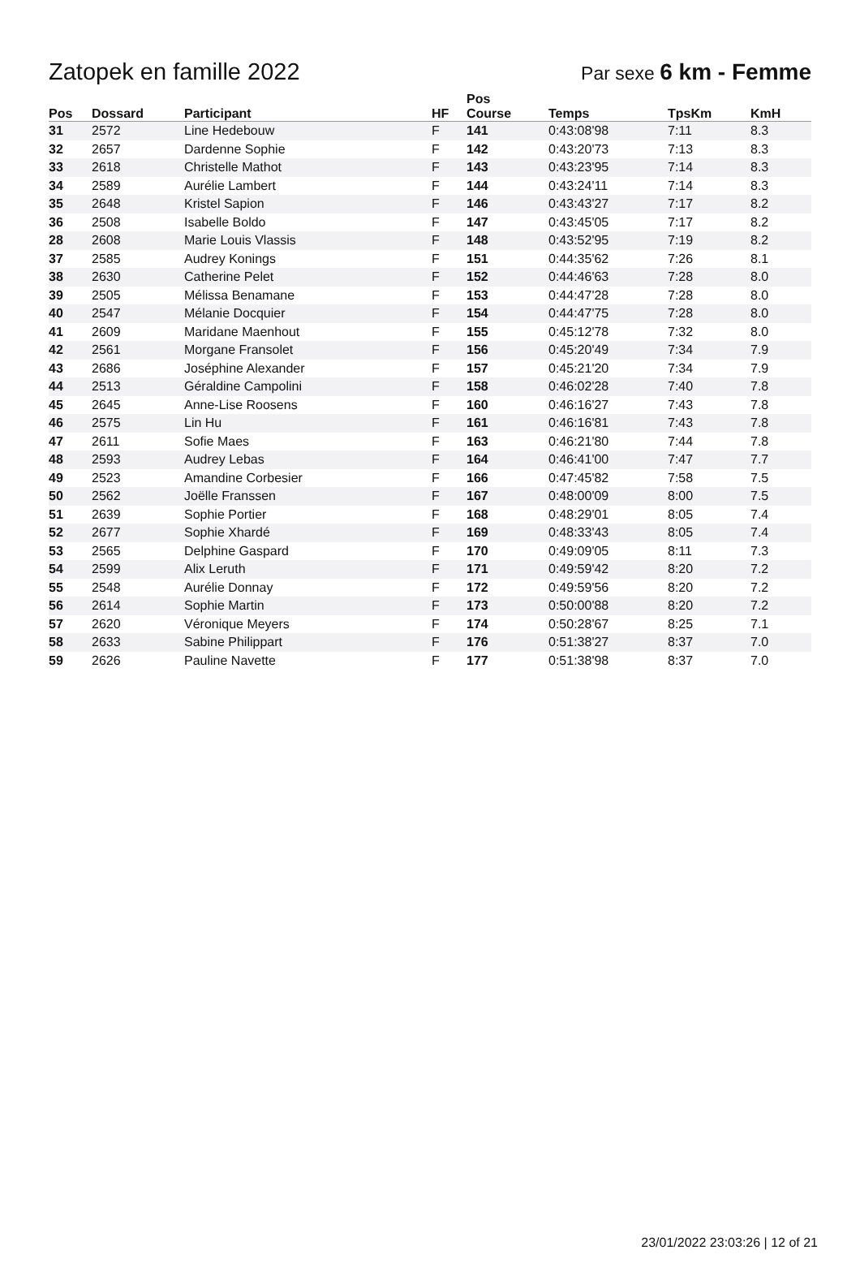Zatopek en famille 2022
Par sexe 6 km - Femme
| Pos | Dossard | Participant | HF | Pos Course | Temps | TpsKm | KmH |
| --- | --- | --- | --- | --- | --- | --- | --- |
| 31 | 2572 | Line Hedebouw | F | 141 | 0:43:08'98 | 7:11 | 8.3 |
| 32 | 2657 | Dardenne Sophie | F | 142 | 0:43:20'73 | 7:13 | 8.3 |
| 33 | 2618 | Christelle Mathot | F | 143 | 0:43:23'95 | 7:14 | 8.3 |
| 34 | 2589 | Aurélie Lambert | F | 144 | 0:43:24'11 | 7:14 | 8.3 |
| 35 | 2648 | Kristel Sapion | F | 146 | 0:43:43'27 | 7:17 | 8.2 |
| 36 | 2508 | Isabelle Boldo | F | 147 | 0:43:45'05 | 7:17 | 8.2 |
| 28 | 2608 | Marie Louis Vlassis | F | 148 | 0:43:52'95 | 7:19 | 8.2 |
| 37 | 2585 | Audrey Konings | F | 151 | 0:44:35'62 | 7:26 | 8.1 |
| 38 | 2630 | Catherine Pelet | F | 152 | 0:44:46'63 | 7:28 | 8.0 |
| 39 | 2505 | Mélissa Benamane | F | 153 | 0:44:47'28 | 7:28 | 8.0 |
| 40 | 2547 | Mélanie Docquier | F | 154 | 0:44:47'75 | 7:28 | 8.0 |
| 41 | 2609 | Maridane Maenhout | F | 155 | 0:45:12'78 | 7:32 | 8.0 |
| 42 | 2561 | Morgane Fransolet | F | 156 | 0:45:20'49 | 7:34 | 7.9 |
| 43 | 2686 | Joséphine Alexander | F | 157 | 0:45:21'20 | 7:34 | 7.9 |
| 44 | 2513 | Géraldine Campolini | F | 158 | 0:46:02'28 | 7:40 | 7.8 |
| 45 | 2645 | Anne-Lise Roosens | F | 160 | 0:46:16'27 | 7:43 | 7.8 |
| 46 | 2575 | Lin Hu | F | 161 | 0:46:16'81 | 7:43 | 7.8 |
| 47 | 2611 | Sofie Maes | F | 163 | 0:46:21'80 | 7:44 | 7.8 |
| 48 | 2593 | Audrey Lebas | F | 164 | 0:46:41'00 | 7:47 | 7.7 |
| 49 | 2523 | Amandine Corbesier | F | 166 | 0:47:45'82 | 7:58 | 7.5 |
| 50 | 2562 | Joëlle Franssen | F | 167 | 0:48:00'09 | 8:00 | 7.5 |
| 51 | 2639 | Sophie Portier | F | 168 | 0:48:29'01 | 8:05 | 7.4 |
| 52 | 2677 | Sophie Xhardé | F | 169 | 0:48:33'43 | 8:05 | 7.4 |
| 53 | 2565 | Delphine Gaspard | F | 170 | 0:49:09'05 | 8:11 | 7.3 |
| 54 | 2599 | Alix Leruth | F | 171 | 0:49:59'42 | 8:20 | 7.2 |
| 55 | 2548 | Aurélie Donnay | F | 172 | 0:49:59'56 | 8:20 | 7.2 |
| 56 | 2614 | Sophie Martin | F | 173 | 0:50:00'88 | 8:20 | 7.2 |
| 57 | 2620 | Véronique Meyers | F | 174 | 0:50:28'67 | 8:25 | 7.1 |
| 58 | 2633 | Sabine Philippart | F | 176 | 0:51:38'27 | 8:37 | 7.0 |
| 59 | 2626 | Pauline Navette | F | 177 | 0:51:38'98 | 8:37 | 7.0 |
23/01/2022 23:03:26 | 12 of 21